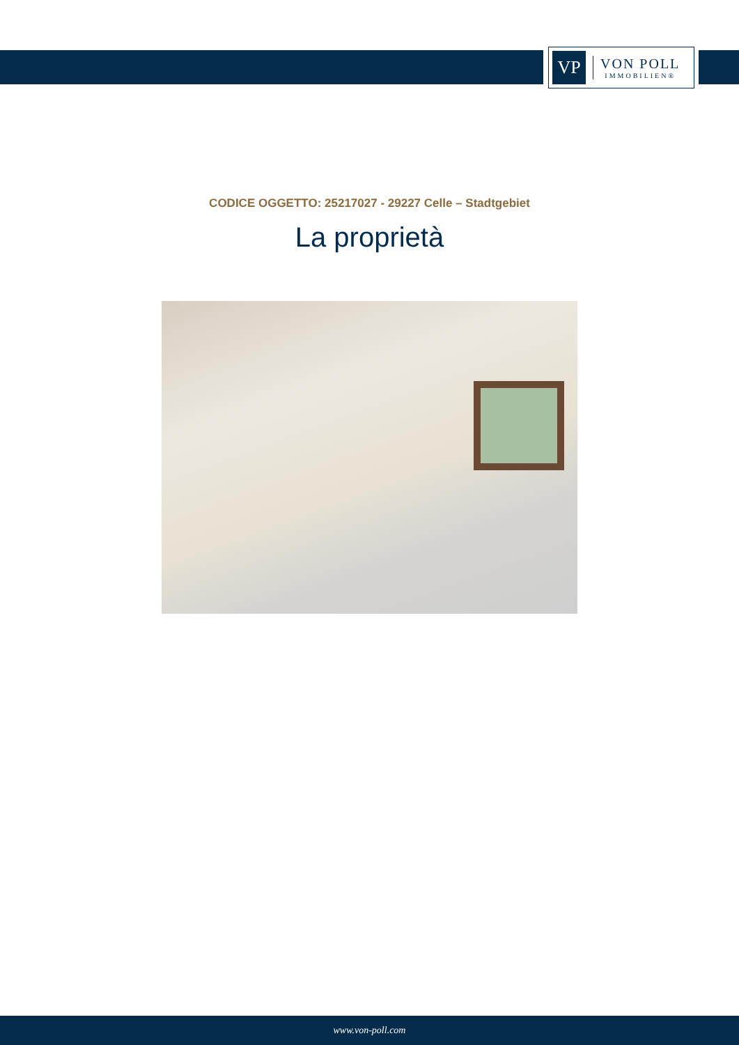VP
VON POLL
IMMOBILIEN®
CODICE OGGETTO: 25217027 - 29227 Celle – Stadtgebiet
La proprietà
www.von-poll.com